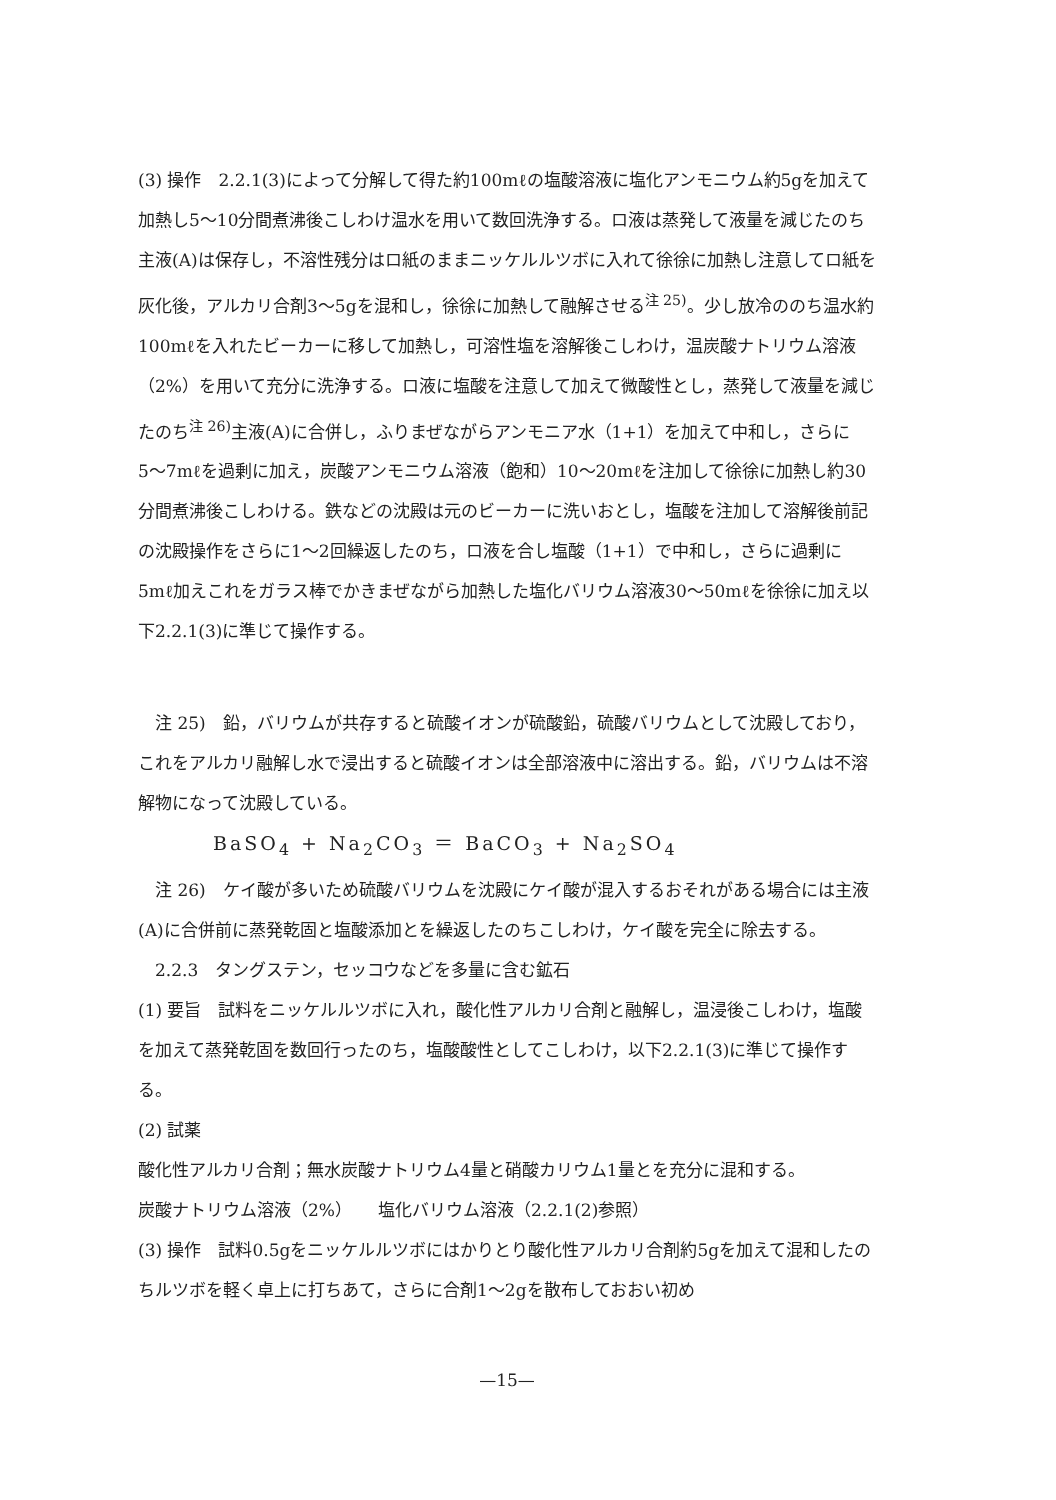(3) 操作　2.2.1(3)によって分解して得た約100mℓの塩酸溶液に塩化アンモニウム約5gを加えて加熱し5〜10分間煮沸後こしわけ温水を用いて数回洗浄する。ロ液は蒸発して液量を減じたのち主液(A)は保存し，不溶性残分はロ紙のままニッケルルツボに入れて徐徐に加熱し注意してロ紙を灰化後，アルカリ合剤3〜5gを混和し，徐徐に加熱して融解させる<sup>注 25)</sup>。少し放冷ののち温水約100mℓを入れたビーカーに移して加熱し，可溶性塩を溶解後こしわけ，温炭酸ナトリウム溶液（2%）を用いて充分に洗浄する。ロ液に塩酸を注意して加えて微酸性とし，蒸発して液量を減じたのち<sup>注 26)</sup>主液(A)に合併し，ふりまぜながらアンモニア水（1+1）を加えて中和し，さらに5〜7mℓを過剰に加え，炭酸アンモニウム溶液（飽和）10〜20mℓを注加して徐徐に加熱し約30分間煮沸後こしわける。鉄などの沈殿は元のビーカーに洗いおとし，塩酸を注加して溶解後前記の沈殿操作をさらに1〜2回繰返したのち，ロ液を合し塩酸（1+1）で中和し，さらに過剰に5mℓ加えこれをガラス棒でかきまぜながら加熱した塩化バリウム溶液30〜50mℓを徐徐に加え以下2.2.1(3)に準じて操作する。
　注 25)　鉛，バリウムが共存すると硫酸イオンが硫酸鉛，硫酸バリウムとして沈殿しており，これをアルカリ融解し水で浸出すると硫酸イオンは全部溶液中に溶出する。鉛，バリウムは不溶解物になって沈殿している。
BaSO<sub>4</sub> + Na<sub>2</sub>CO<sub>3</sub> ＝ BaCO<sub>3</sub> + Na<sub>2</sub>SO<sub>4</sub>
　注 26)　ケイ酸が多いため硫酸バリウムを沈殿にケイ酸が混入するおそれがある場合には主液(A)に合併前に蒸発乾固と塩酸添加とを繰返したのちこしわけ，ケイ酸を完全に除去する。
　2.2.3　タングステン，セッコウなどを多量に含む鉱石
(1) 要旨　試料をニッケルルツボに入れ，酸化性アルカリ合剤と融解し，温浸後こしわけ，塩酸を加えて蒸発乾固を数回行ったのち，塩酸酸性としてこしわけ，以下2.2.1(3)に準じて操作する。
(2) 試薬
酸化性アルカリ合剤；無水炭酸ナトリウム4量と硝酸カリウム1量とを充分に混和する。
炭酸ナトリウム溶液（2%）　　塩化バリウム溶液（2.2.1(2)参照）
(3) 操作　試料0.5gをニッケルルツボにはかりとり酸化性アルカリ合剤約5gを加えて混和したのちルツボを軽く卓上に打ちあて，さらに合剤1〜2gを散布しておおい初め
—15—